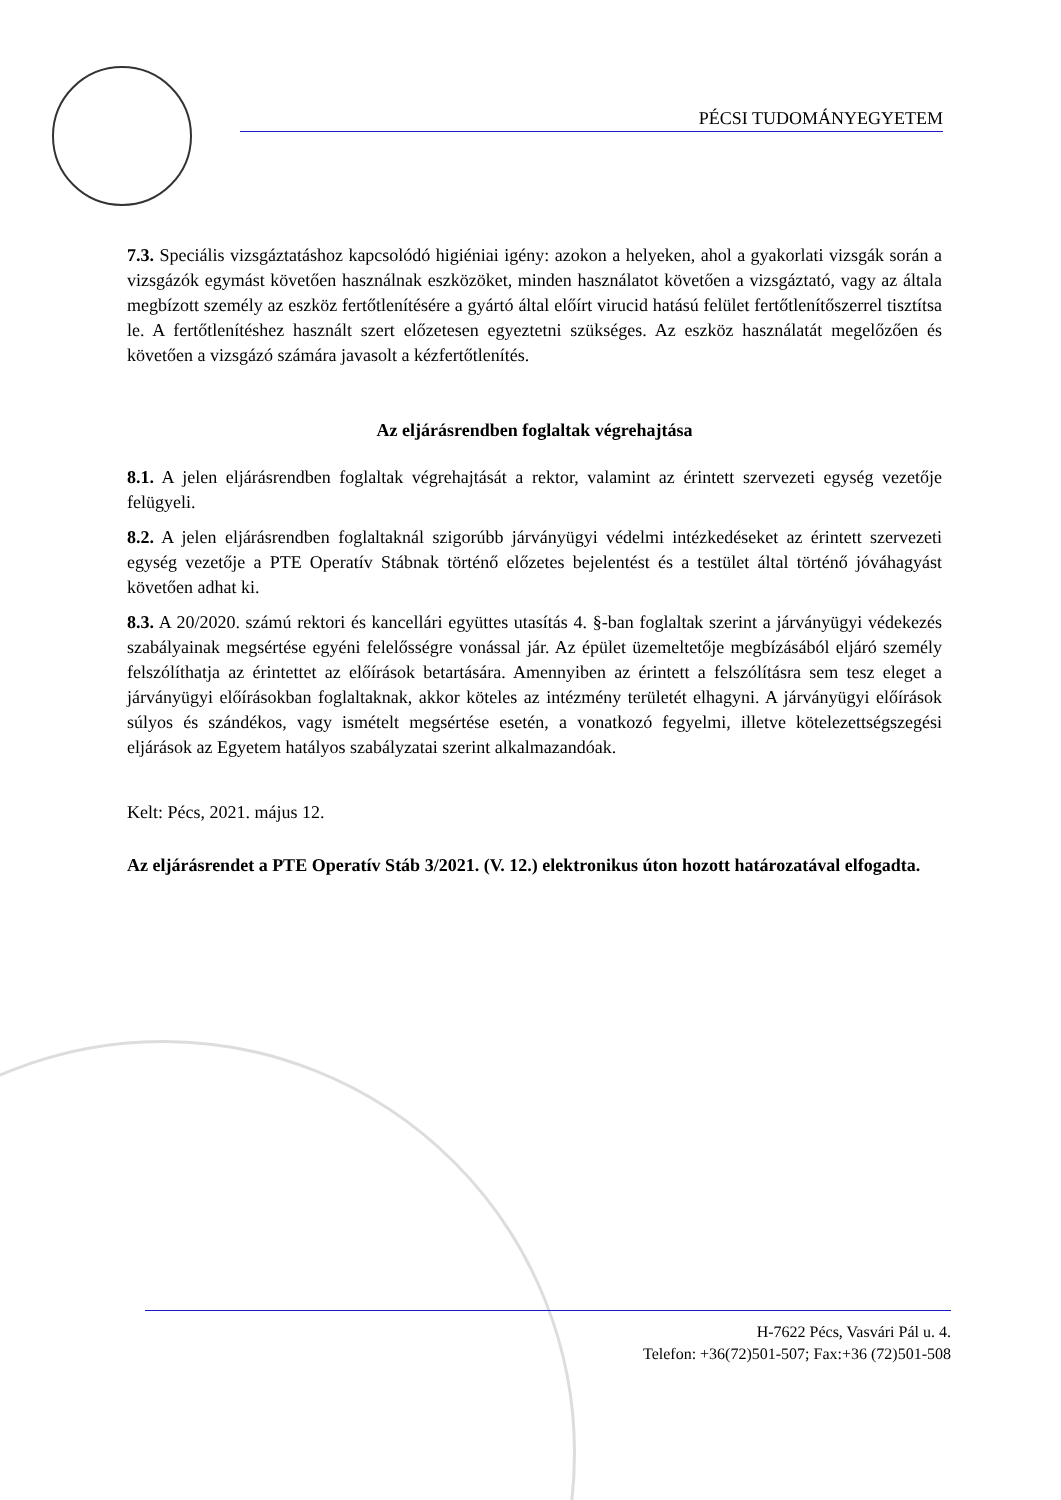PÉCSI TUDOMÁNYEGYETEM
7.3. Speciális vizsgáztatáshoz kapcsolódó higiéniai igény: azokon a helyeken, ahol a gyakorlati vizsgák során a vizsgázók egymást követően használnak eszközöket, minden használatot követően a vizsgáztató, vagy az általa megbízott személy az eszköz fertőtlenítésére a gyártó által előírt virucid hatású felület fertőtlenítőszerrel tisztítsa le. A fertőtlenítéshez használt szert előzetesen egyeztetni szükséges. Az eszköz használatát megelőzően és követően a vizsgázó számára javasolt a kézfertőtlenítés.
Az eljárásrendben foglaltak végrehajtása
8.1. A jelen eljárásrendben foglaltak végrehajtását a rektor, valamint az érintett szervezeti egység vezetője felügyeli.
8.2. A jelen eljárásrendben foglaltaknál szigorúbb járványügyi védelmi intézkedéseket az érintett szervezeti egység vezetője a PTE Operatív Stábnak történő előzetes bejelentést és a testület által történő jóváhagyást követően adhat ki.
8.3. A 20/2020. számú rektori és kancellári együttes utasítás 4. §-ban foglaltak szerint a járványügyi védekezés szabályainak megsértése egyéni felelősségre vonással jár. Az épület üzemeltetője megbízásából eljáró személy felszólíthatja az érintettet az előírások betartására. Amennyiben az érintett a felszólításra sem tesz eleget a járványügyi előírásokban foglaltaknak, akkor köteles az intézmény területét elhagyni. A járványügyi előírások súlyos és szándékos, vagy ismételt megsértése esetén, a vonatkozó fegyelmi, illetve kötelezettségszegési eljárások az Egyetem hatályos szabályzatai szerint alkalmazandóak.
Kelt: Pécs, 2021. május 12.
Az eljárásrendet a PTE Operatív Stáb 3/2021. (V. 12.) elektronikus úton hozott határozatával elfogadta.
H-7622 Pécs, Vasvári Pál u. 4.
Telefon: +36(72)501-507; Fax:+36 (72)501-508